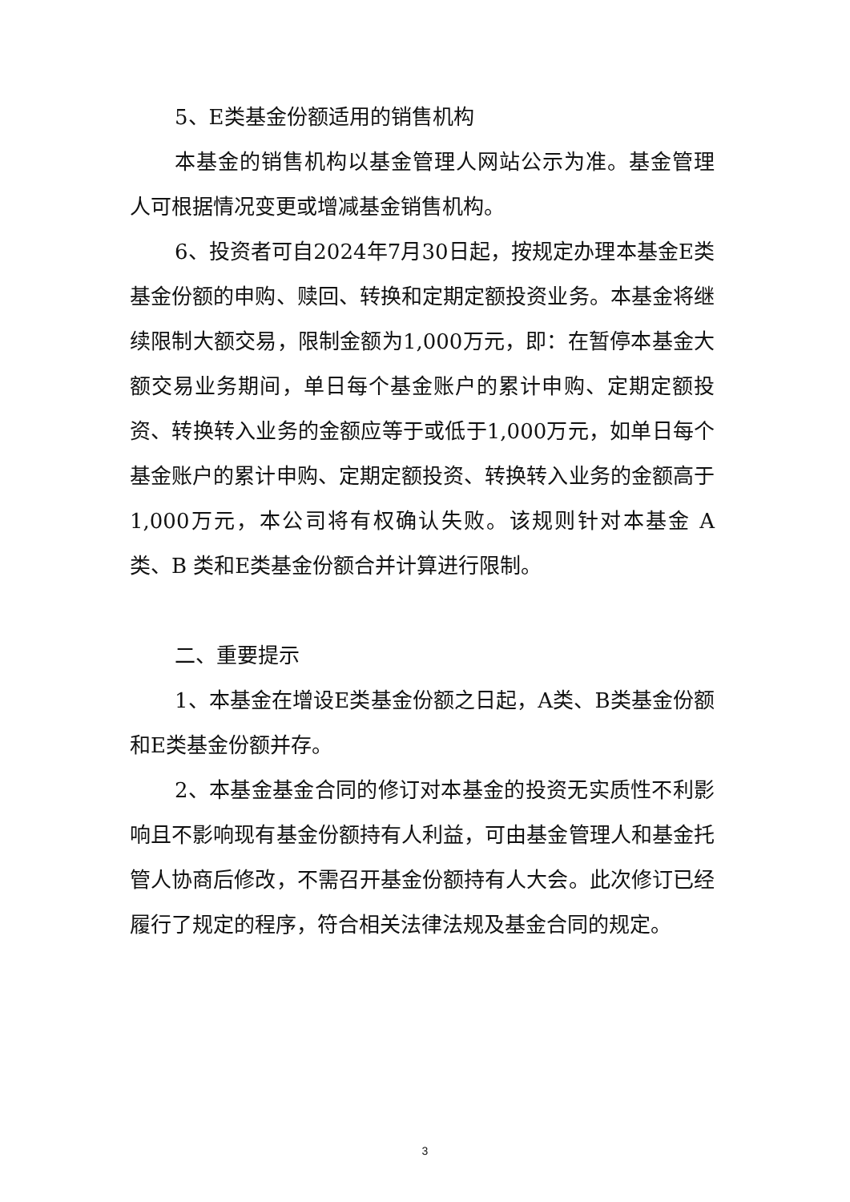5、E类基金份额适用的销售机构
本基金的销售机构以基金管理人网站公示为准。基金管理人可根据情况变更或增减基金销售机构。
6、投资者可自2024年7月30日起，按规定办理本基金E类基金份额的申购、赎回、转换和定期定额投资业务。本基金将继续限制大额交易，限制金额为1,000万元，即：在暂停本基金大额交易业务期间，单日每个基金账户的累计申购、定期定额投资、转换转入业务的金额应等于或低于1,000万元，如单日每个基金账户的累计申购、定期定额投资、转换转入业务的金额高于1,000万元，本公司将有权确认失败。该规则针对本基金 A 类、B 类和E类基金份额合并计算进行限制。
二、重要提示
1、本基金在增设E类基金份额之日起，A类、B类基金份额和E类基金份额并存。
2、本基金基金合同的修订对本基金的投资无实质性不利影响且不影响现有基金份额持有人利益，可由基金管理人和基金托管人协商后修改，不需召开基金份额持有人大会。此次修订已经履行了规定的程序，符合相关法律法规及基金合同的规定。
3